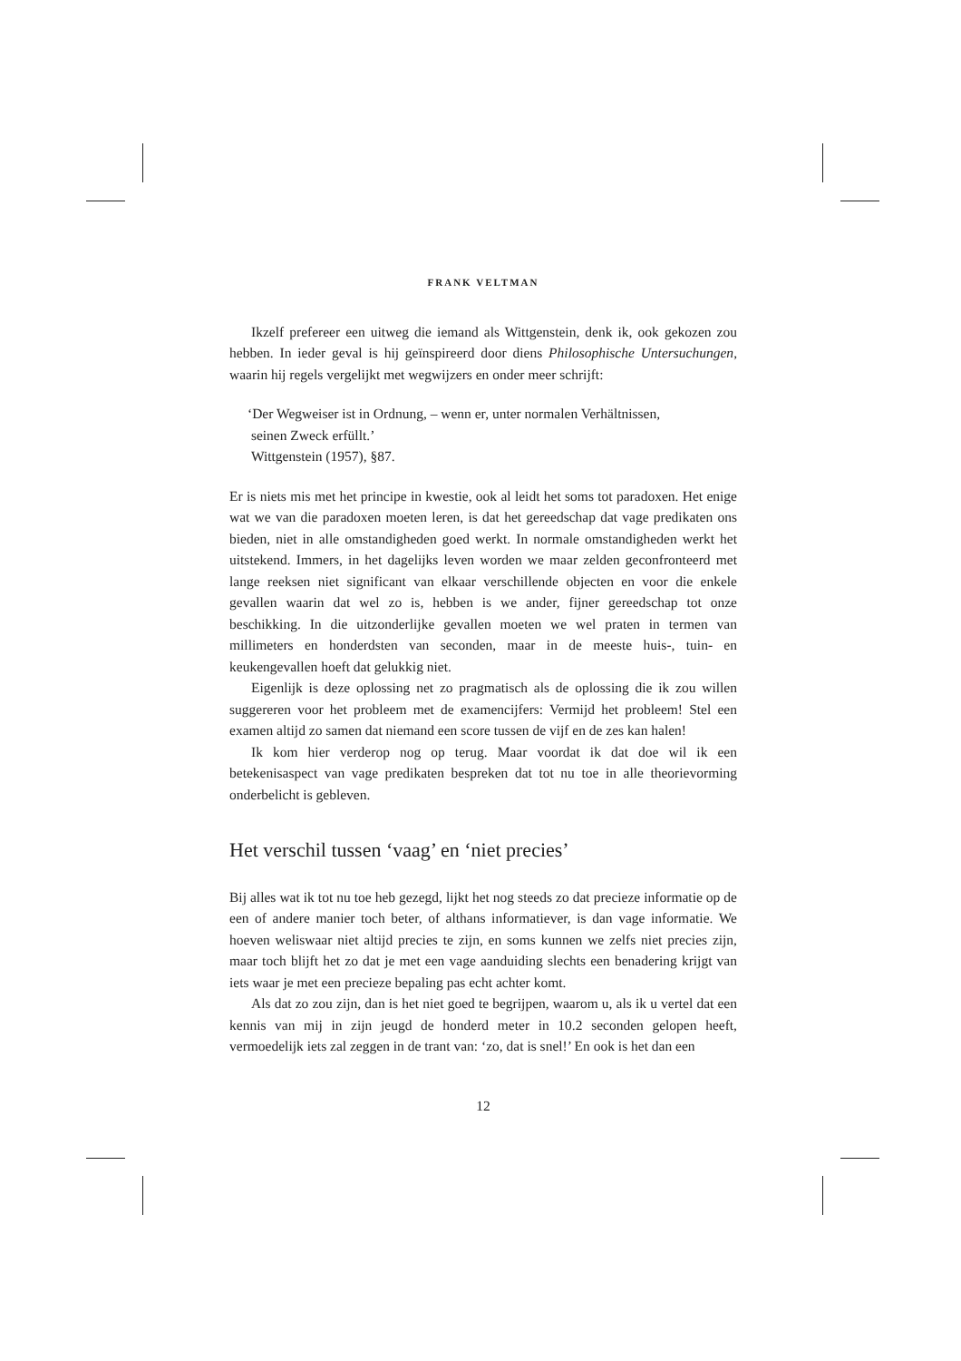FRANK VELTMAN
Ikzelf prefereer een uitweg die iemand als Wittgenstein, denk ik, ook gekozen zou hebben. In ieder geval is hij geïnspireerd door diens Philosophische Untersuchungen, waarin hij regels vergelijkt met wegwijzers en onder meer schrijft:
‘Der Wegweiser ist in Ordnung, – wenn er, unter normalen Verhältnissen,
seinen Zweck erfüllt.’
Wittgenstein (1957), §87.
Er is niets mis met het principe in kwestie, ook al leidt het soms tot paradoxen. Het enige wat we van die paradoxen moeten leren, is dat het gereedschap dat vage predikaten ons bieden, niet in alle omstandigheden goed werkt. In normale omstandigheden werkt het uitstekend. Immers, in het dagelijks leven worden we maar zelden geconfronteerd met lange reeksen niet significant van elkaar verschillende objecten en voor die enkele gevallen waarin dat wel zo is, hebben is we ander, fijner gereedschap tot onze beschikking. In die uitzonderlijke gevallen moeten we wel praten in termen van millimeters en honderdsten van seconden, maar in de meeste huis-, tuin- en keukengevallen hoeft dat gelukkig niet.
Eigenlijk is deze oplossing net zo pragmatisch als de oplossing die ik zou willen suggereren voor het probleem met de examencijfers: Vermijd het probleem! Stel een examen altijd zo samen dat niemand een score tussen de vijf en de zes kan halen!
Ik kom hier verderop nog op terug. Maar voordat ik dat doe wil ik een betekenisaspect van vage predikaten bespreken dat tot nu toe in alle theorievorming onderbelicht is gebleven.
Het verschil tussen ‘vaag’ en ‘niet precies’
Bij alles wat ik tot nu toe heb gezegd, lijkt het nog steeds zo dat precieze informatie op de een of andere manier toch beter, of althans informatiever, is dan vage informatie. We hoeven weliswaar niet altijd precies te zijn, en soms kunnen we zelfs niet precies zijn, maar toch blijft het zo dat je met een vage aanduiding slechts een benadering krijgt van iets waar je met een precieze bepaling pas echt achter komt.
Als dat zo zou zijn, dan is het niet goed te begrijpen, waarom u, als ik u vertel dat een kennis van mij in zijn jeugd de honderd meter in 10.2 seconden gelopen heeft, vermoedelijk iets zal zeggen in de trant van: ‘zo, dat is snel!’ En ook is het dan een
12